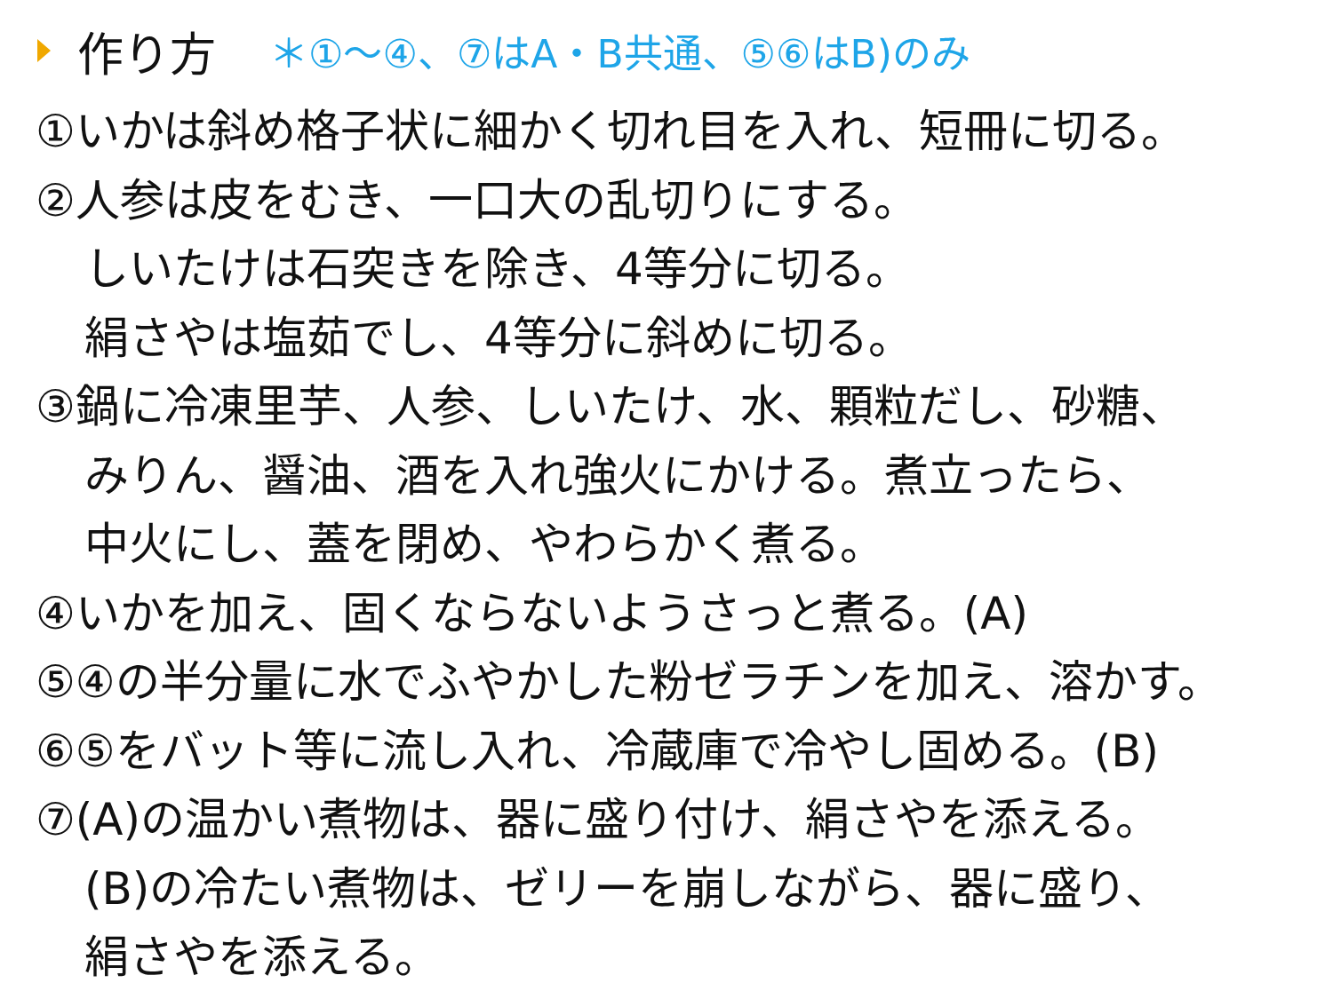作り方 ＊①～④、⑦はA・B共通、⑤⑥はB)のみ
①いかは斜め格子状に細かく切れ目を入れ、短冊に切る。
②人参は皮をむき、一口大の乱切りにする。
しいたけは石突きを除き、4等分に切る。
絹さやは塩茹でし、4等分に斜めに切る。
③鍋に冷凍里芋、人参、しいたけ、水、顆粒だし、砂糖、
みりん、醤油、酒を入れ強火にかける。煮立ったら、
中火にし、蓋を閉め、やわらかく煮る。
④いかを加え、固くならないようさっと煮る。(A)
⑤④の半分量に水でふやかした粉ゼラチンを加え、溶かす。
⑥⑤をバット等に流し入れ、冷蔵庫で冷やし固める。(B)
⑦(A)の温かい煮物は、器に盛り付け、絹さやを添える。
(B)の冷たい煮物は、ゼリーを崩しながら、器に盛り、
絹さやを添える。